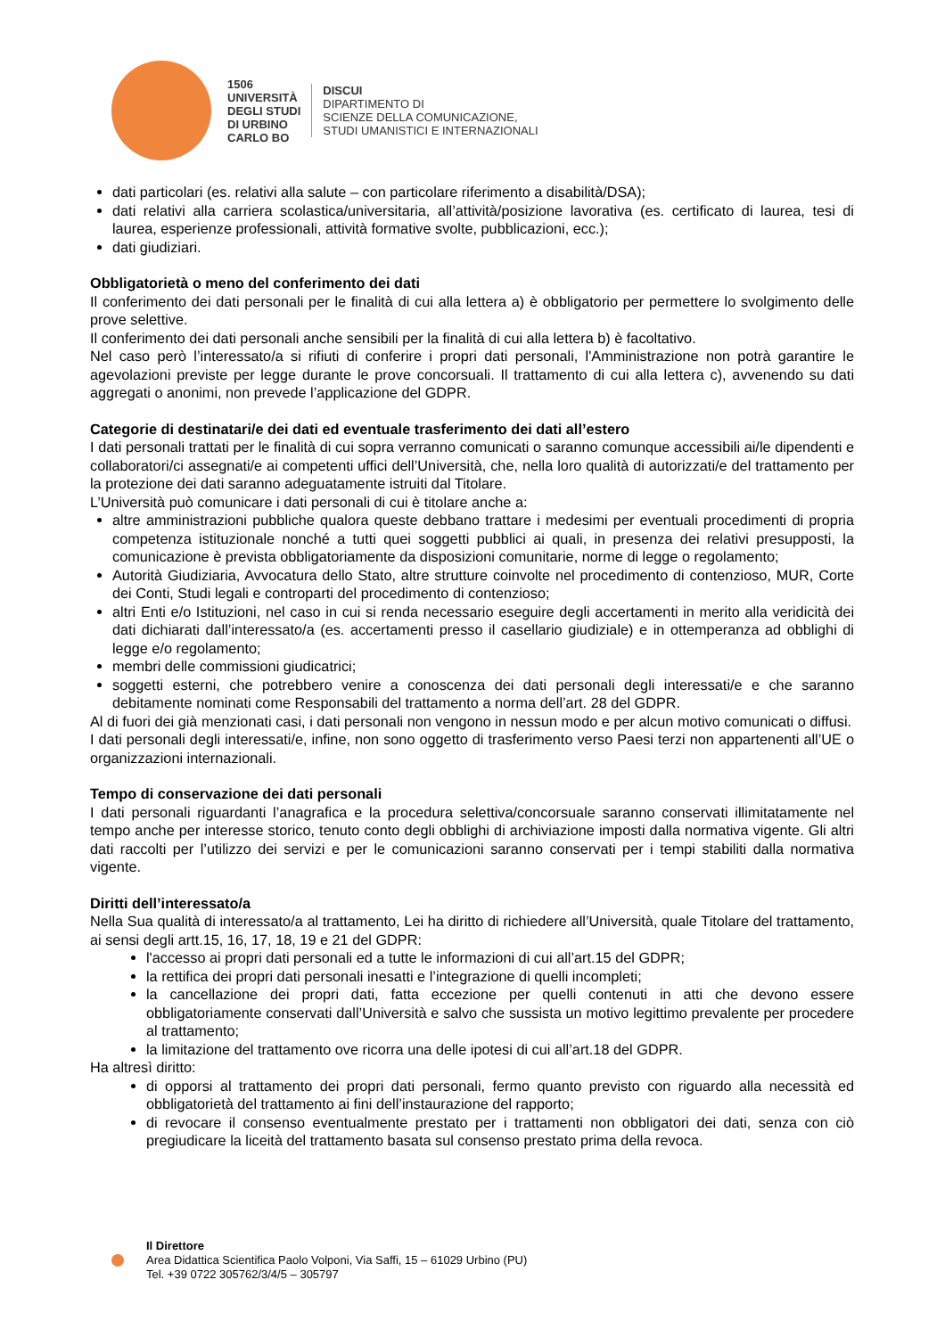1506
UNIVERSITÀ
DEGLI STUDI
DI URBINO
CARLO BO
DISCUI
DIPARTIMENTO DI
SCIENZE DELLA COMUNICAZIONE,
STUDI UMANISTICI E INTERNAZIONALI
dati particolari (es. relativi alla salute – con particolare riferimento a disabilità/DSA);
dati relativi alla carriera scolastica/universitaria, all’attività/posizione lavorativa (es. certificato di laurea, tesi di laurea, esperienze professionali, attività formative svolte, pubblicazioni, ecc.);
dati giudiziari.
Obbligatorietà o meno del conferimento dei dati
Il conferimento dei dati personali per le finalità di cui alla lettera a) è obbligatorio per permettere lo svolgimento delle prove selettive.
Il conferimento dei dati personali anche sensibili per la finalità di cui alla lettera b) è facoltativo.
Nel caso però l’interessato/a si rifiuti di conferire i propri dati personali, l'Amministrazione non potrà garantire le agevolazioni previste per legge durante le prove concorsuali. Il trattamento di cui alla lettera c), avvenendo su dati aggregati o anonimi, non prevede l’applicazione del GDPR.
Categorie di destinatari/e dei dati ed eventuale trasferimento dei dati all’estero
I dati personali trattati per le finalità di cui sopra verranno comunicati o saranno comunque accessibili ai/le dipendenti e collaboratori/ci assegnati/e ai competenti uffici dell’Università, che, nella loro qualità di autorizzati/e del trattamento per la protezione dei dati saranno adeguatamente istruiti dal Titolare.
L’Università può comunicare i dati personali di cui è titolare anche a:
altre amministrazioni pubbliche qualora queste debbano trattare i medesimi per eventuali procedimenti di propria competenza istituzionale nonché a tutti quei soggetti pubblici ai quali, in presenza dei relativi presupposti, la comunicazione è prevista obbligatoriamente da disposizioni comunitarie, norme di legge o regolamento;
Autorità Giudiziaria, Avvocatura dello Stato, altre strutture coinvolte nel procedimento di contenzioso, MUR, Corte dei Conti, Studi legali e controparti del procedimento di contenzioso;
altri Enti e/o Istituzioni, nel caso in cui si renda necessario eseguire degli accertamenti in merito alla veridicità dei dati dichiarati dall’interessato/a (es. accertamenti presso il casellario giudiziale) e in ottemperanza ad obblighi di legge e/o regolamento;
membri delle commissioni giudicatrici;
soggetti esterni, che potrebbero venire a conoscenza dei dati personali degli interessati/e e che saranno debitamente nominati come Responsabili del trattamento a norma dell’art. 28 del GDPR.
Al di fuori dei già menzionati casi, i dati personali non vengono in nessun modo e per alcun motivo comunicati o diffusi.
I dati personali degli interessati/e, infine, non sono oggetto di trasferimento verso Paesi terzi non appartenenti all’UE o organizzazioni internazionali.
Tempo di conservazione dei dati personali
I dati personali riguardanti l’anagrafica e la procedura selettiva/concorsuale saranno conservati illimitatamente nel tempo anche per interesse storico, tenuto conto degli obblighi di archiviazione imposti dalla normativa vigente. Gli altri dati raccolti per l’utilizzo dei servizi e per le comunicazioni saranno conservati per i tempi stabiliti dalla normativa vigente.
Diritti dell’interessato/a
Nella Sua qualità di interessato/a al trattamento, Lei ha diritto di richiedere all’Università, quale Titolare del trattamento, ai sensi degli artt.15, 16, 17, 18, 19 e 21 del GDPR:
l'accesso ai propri dati personali ed a tutte le informazioni di cui all’art.15 del GDPR;
la rettifica dei propri dati personali inesatti e l’integrazione di quelli incompleti;
la cancellazione dei propri dati, fatta eccezione per quelli contenuti in atti che devono essere obbligatoriamente conservati dall’Università e salvo che sussista un motivo legittimo prevalente per procedere al trattamento;
la limitazione del trattamento ove ricorra una delle ipotesi di cui all’art.18 del GDPR.
Ha altresì diritto:
di opporsi al trattamento dei propri dati personali, fermo quanto previsto con riguardo alla necessità ed obbligatorietà del trattamento ai fini dell’instaurazione del rapporto;
di revocare il consenso eventualmente prestato per i trattamenti non obbligatori dei dati, senza con ciò pregiudicare la liceità del trattamento basata sul consenso prestato prima della revoca.
Il Direttore
Area Didattica Scientifica Paolo Volponi, Via Saffi, 15 – 61029 Urbino (PU)
Tel. +39 0722 305762/3/4/5 – 305797